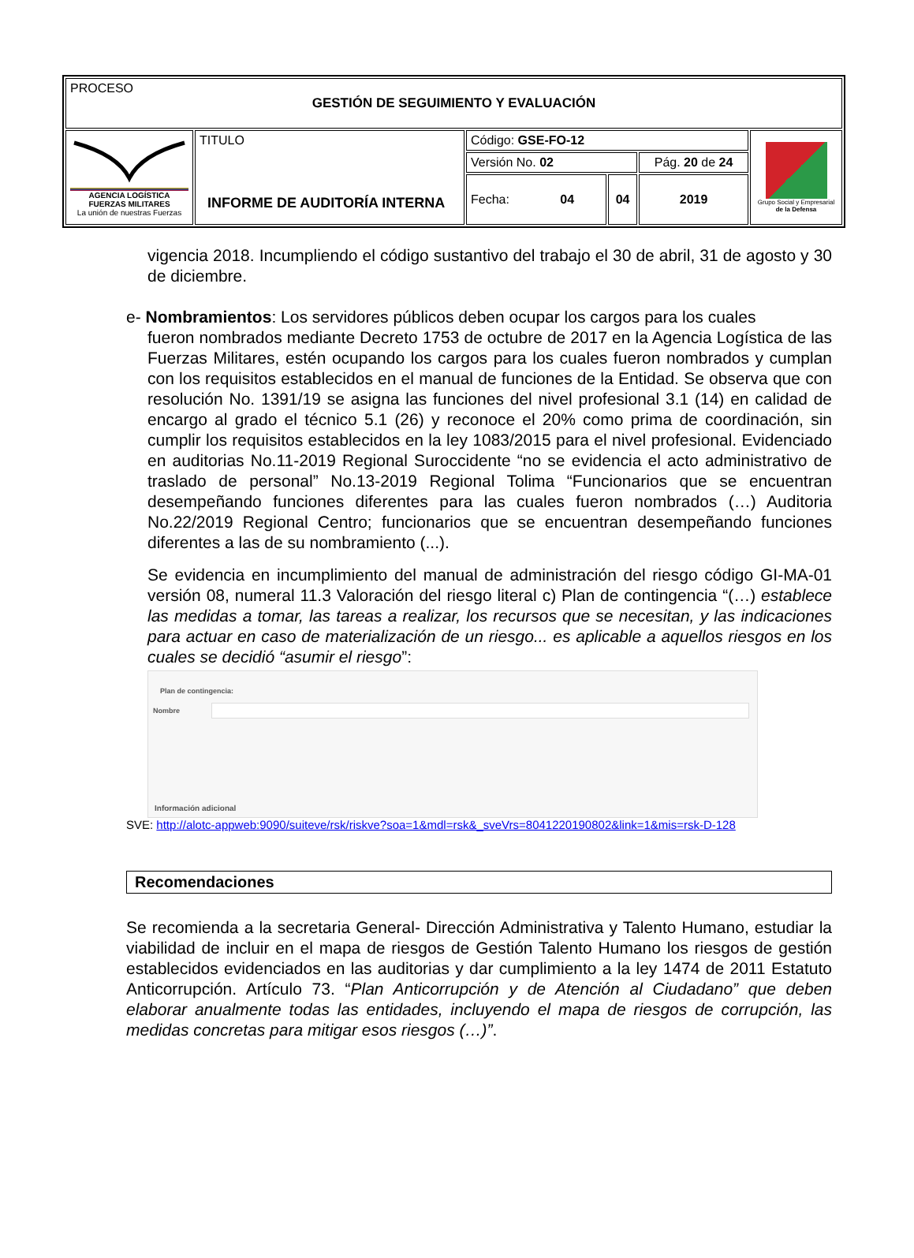| PROCESO GESTIÓN DE SEGUIMIENTO Y EVALUACIÓN | | | | | |
| AGENCIA LOGÍSTICA FUERZAS MILITARES La unión de nuestras Fuerzas | TITULO INFORME DE AUDITORÍA INTERNA | Código: GSE-FO-12 | | | Grupo Social y Empresarial de la Defensa |
| | | Versión No. 02 | | Pág. 20 de 24 | |
| | | Fecha: 04 | 04 | 2019 | |
vigencia 2018. Incumpliendo el código sustantivo del trabajo el 30 de abril, 31 de agosto y 30 de diciembre.
e- Nombramientos: Los servidores públicos deben ocupar los cargos para los cuales
fueron nombrados mediante Decreto 1753 de octubre de 2017 en la Agencia Logística de las Fuerzas Militares, estén ocupando los cargos para los cuales fueron nombrados y cumplan con los requisitos establecidos en el manual de funciones de la Entidad. Se observa que con resolución No. 1391/19 se asigna las funciones del nivel profesional 3.1 (14) en calidad de encargo al grado el técnico 5.1 (26) y reconoce el 20% como prima de coordinación, sin cumplir los requisitos establecidos en la ley 1083/2015 para el nivel profesional. Evidenciado en auditorias No.11-2019 Regional Suroccidente “no se evidencia el acto administrativo de traslado de personal” No.13-2019 Regional Tolima “Funcionarios que se encuentran desempeñando funciones diferentes para las cuales fueron nombrados (…) Auditoria No.22/2019 Regional Centro; funcionarios que se encuentran desempeñando funciones diferentes a las de su nombramiento (...).
Se evidencia en incumplimiento del manual de administración del riesgo código GI-MA-01 versión 08, numeral 11.3 Valoración del riesgo literal c) Plan de contingencia “(…) establece las medidas a tomar, las tareas a realizar, los recursos que se necesitan, y las indicaciones para actuar en caso de materialización de un riesgo... es aplicable a aquellos riesgos en los cuales se decidió “asumir el riesgo”:
Plan de contingencia:
Nombre
Información adicional
SVE: http://alotc-appweb:9090/suiteve/rsk/riskve?soa=1&mdl=rsk&_sveVrs=8041220190802&link=1&mis=rsk-D-128
Recomendaciones
Se recomienda a la secretaria General- Dirección Administrativa y Talento Humano, estudiar la viabilidad de incluir en el mapa de riesgos de Gestión Talento Humano los riesgos de gestión establecidos evidenciados en las auditorias y dar cumplimiento a la ley 1474 de 2011 Estatuto Anticorrupción. Artículo 73. “Plan Anticorrupción y de Atención al Ciudadano” que deben elaborar anualmente todas las entidades, incluyendo el mapa de riesgos de corrupción, las medidas concretas para mitigar esos riesgos (…)”.